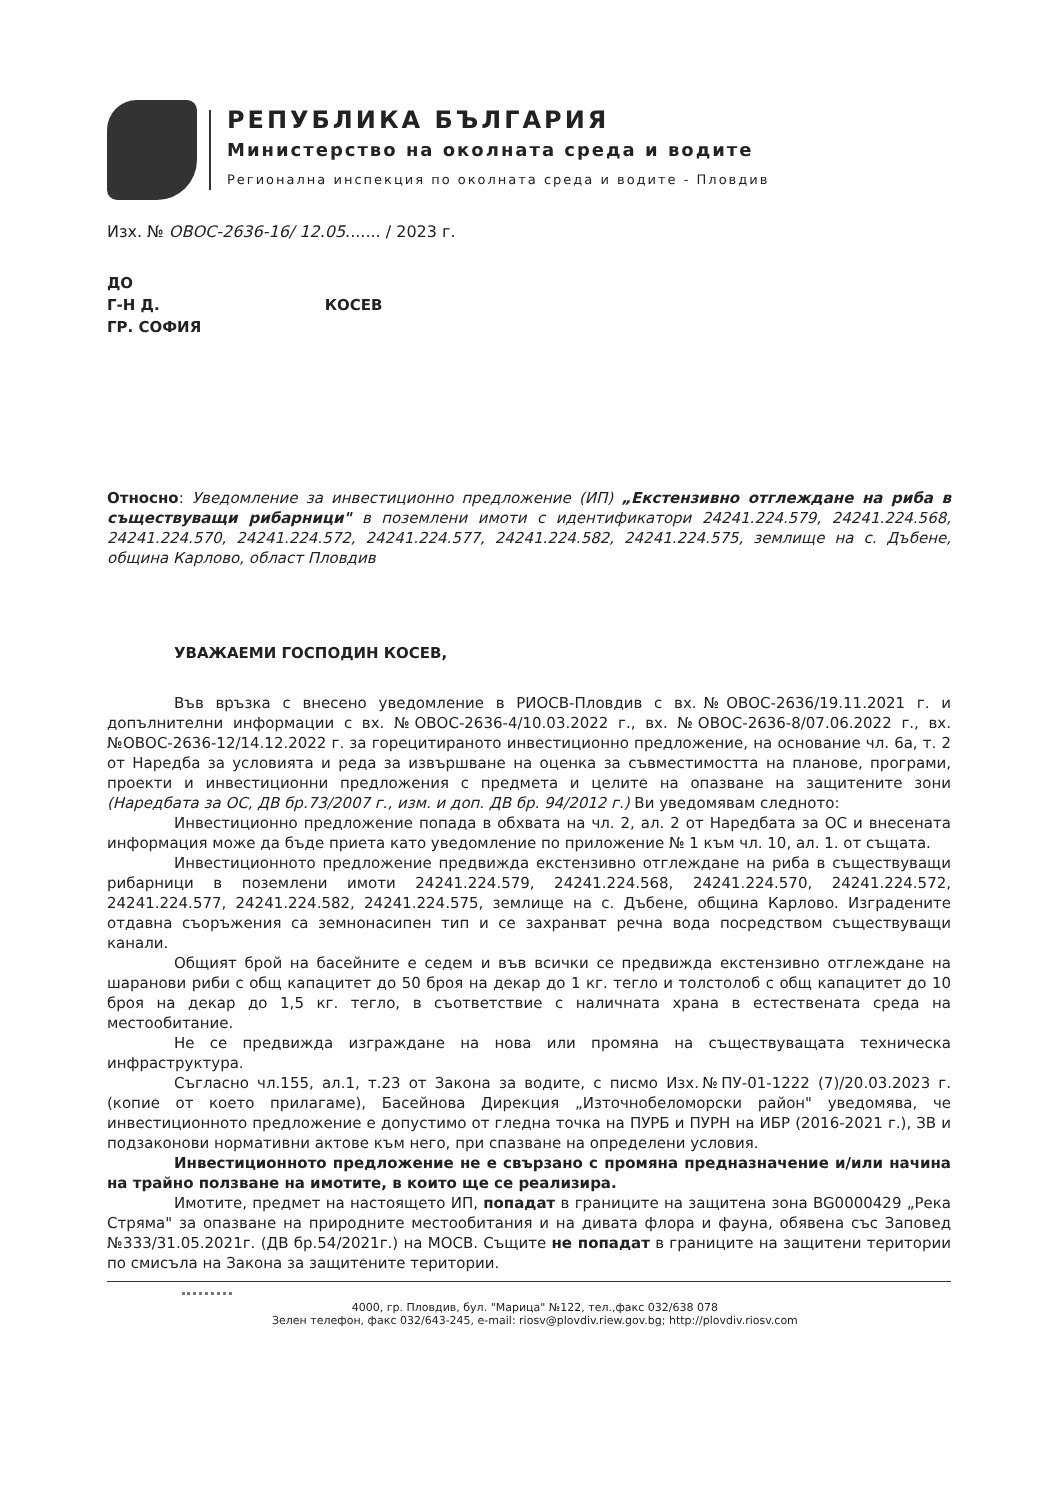РЕПУБЛИКА БЪЛГАРИЯ
Министерство на околната среда и водите
Регионална инспекция по околната среда и водите - Пловдив
Изх. № ОВОС-2636-16/ 12.05....... / 2023 г.
ДО
Г-Н Д. КОСЕВ
ГР. СОФИЯ
Относно: Уведомление за инвестиционно предложение (ИП) „Екстензивно отглеждане на риба в съществуващи рибарници" в поземлени имоти с идентификатори 24241.224.579, 24241.224.568, 24241.224.570, 24241.224.572, 24241.224.577, 24241.224.582, 24241.224.575, землище на с. Дъбене, община Карлово, област Пловдив
УВАЖАЕМИ ГОСПОДИН КОСЕВ,
Във връзка с внесено уведомление в РИОСВ-Пловдив с вх.№ОВОС-2636/19.11.2021 г. и допълнителни информации с вх. №ОВОС-2636-4/10.03.2022 г., вх. №ОВОС-2636-8/07.06.2022 г., вх.№ОВОС-2636-12/14.12.2022 г. за горецитираното инвестиционно предложение, на основание чл. 6а, т. 2 от Наредба за условията и реда за извършване на оценка за съвместимостта на планове, програми, проекти и инвестиционни предложения с предмета и целите на опазване на защитените зони (Наредбата за ОС, ДВ бр.73/2007 г., изм. и доп. ДВ бр. 94/2012 г.) Ви уведомявам следното:
Инвестиционно предложение попада в обхвата на чл. 2, ал. 2 от Наредбата за ОС и внесената информация може да бъде приета като уведомление по приложение № 1 към чл. 10, ал. 1. от същата.
Инвестиционното предложение предвижда екстензивно отглеждане на риба в съществуващи рибарници в поземлени имоти 24241.224.579, 24241.224.568, 24241.224.570, 24241.224.572, 24241.224.577, 24241.224.582, 24241.224.575, землище на с. Дъбене, община Карлово. Изградените отдавна съоръжения са земнонасипен тип и се захранват речна вода посредством съществуващи канали.
Общият брой на басейните е седем и във всички се предвижда екстензивно отглеждане на шаранови риби с общ капацитет до 50 броя на декар до 1 кг. тегло и толстолоб с общ капацитет до 10 броя на декар до 1,5 кг. тегло, в съответствие с наличната храна в естествената среда на местообитание.
Не се предвижда изграждане на нова или промяна на съществуващата техническа инфраструктура.
Съгласно чл.155, ал.1, т.23 от Закона за водите, с писмо Изх.№ПУ-01-1222 (7)/20.03.2023 г. (копие от което прилагаме), Басейнова Дирекция „Източнобеломорски район" уведомява, че инвестиционното предложение е допустимо от гледна точка на ПУРБ и ПУРН на ИБР (2016-2021 г.), ЗВ и подзаконови нормативни актове към него, при спазване на определени условия.
Инвестиционното предложение не е свързано с промяна предназначение и/или начина на трайно ползване на имотите, в които ще се реализира.
Имотите, предмет на настоящето ИП, попадат в границите на защитена зона BG0000429 „Река Стряма" за опазване на природните местообитания и на дивата флора и фауна, обявена със Заповед №333/31.05.2021г. (ДВ бр.54/2021г.) на МОСВ. Същите не попадат в границите на защитени територии по смисъла на Закона за защитените територии.
4000, гр. Пловдив, бул. "Марица" №122, тел.,факс 032/638 078
Зелен телефон, факс 032/643-245, e-mail: riosv@plovdiv.riew.gov.bg; http://plovdiv.riosv.com